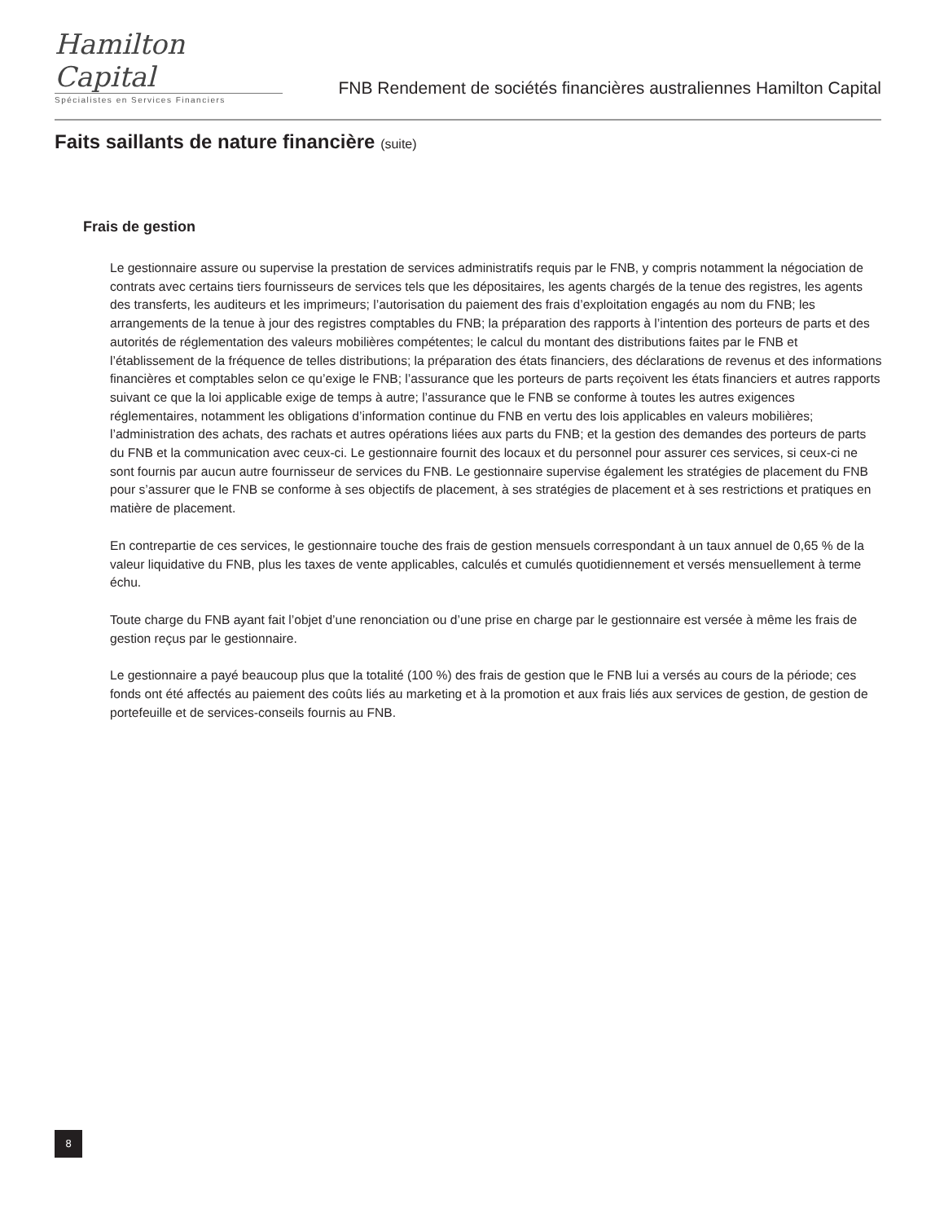Hamilton Capital
Spécialistes en Services Financiers
FNB Rendement de sociétés financières australiennes Hamilton Capital
Faits saillants de nature financière (suite)
Frais de gestion
Le gestionnaire assure ou supervise la prestation de services administratifs requis par le FNB, y compris notamment la négociation de contrats avec certains tiers fournisseurs de services tels que les dépositaires, les agents chargés de la tenue des registres, les agents des transferts, les auditeurs et les imprimeurs; l’autorisation du paiement des frais d’exploitation engagés au nom du FNB; les arrangements de la tenue à jour des registres comptables du FNB; la préparation des rapports à l’intention des porteurs de parts et des autorités de réglementation des valeurs mobilières compétentes; le calcul du montant des distributions faites par le FNB et l’établissement de la fréquence de telles distributions; la préparation des états financiers, des déclarations de revenus et des informations financières et comptables selon ce qu’exige le FNB; l’assurance que les porteurs de parts reçoivent les états financiers et autres rapports suivant ce que la loi applicable exige de temps à autre; l’assurance que le FNB se conforme à toutes les autres exigences réglementaires, notamment les obligations d’information continue du FNB en vertu des lois applicables en valeurs mobilières; l’administration des achats, des rachats et autres opérations liées aux parts du FNB; et la gestion des demandes des porteurs de parts du FNB et la communication avec ceux-ci. Le gestionnaire fournit des locaux et du personnel pour assurer ces services, si ceux-ci ne sont fournis par aucun autre fournisseur de services du FNB. Le gestionnaire supervise également les stratégies de placement du FNB pour s’assurer que le FNB se conforme à ses objectifs de placement, à ses stratégies de placement et à ses restrictions et pratiques en matière de placement.
En contrepartie de ces services, le gestionnaire touche des frais de gestion mensuels correspondant à un taux annuel de 0,65 % de la valeur liquidative du FNB, plus les taxes de vente applicables, calculés et cumulés quotidiennement et versés mensuellement à terme échu.
Toute charge du FNB ayant fait l’objet d’une renonciation ou d’une prise en charge par le gestionnaire est versée à même les frais de gestion reçus par le gestionnaire.
Le gestionnaire a payé beaucoup plus que la totalité (100 %) des frais de gestion que le FNB lui a versés au cours de la période; ces fonds ont été affectés au paiement des coûts liés au marketing et à la promotion et aux frais liés aux services de gestion, de gestion de portefeuille et de services-conseils fournis au FNB.
8